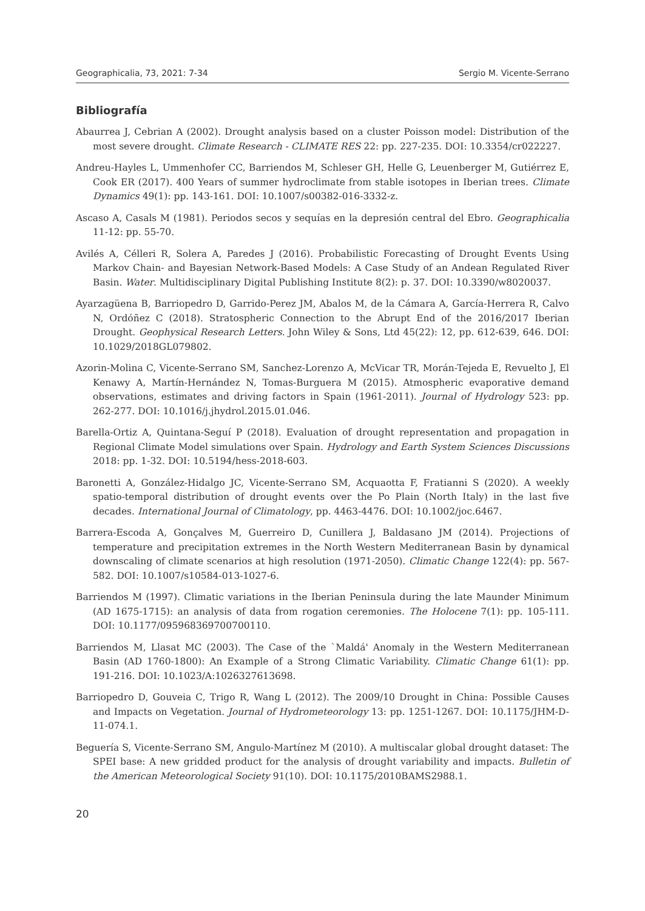Geographicalia, 73, 2021: 7-34 Sergio M. Vicente-Serrano
Bibliografía
Abaurrea J, Cebrian A (2002). Drought analysis based on a cluster Poisson model: Distribution of the most severe drought. Climate Research - CLIMATE RES 22: pp. 227-235. DOI: 10.3354/cr022227.
Andreu-Hayles L, Ummenhofer CC, Barriendos M, Schleser GH, Helle G, Leuenberger M, Gutiérrez E, Cook ER (2017). 400 Years of summer hydroclimate from stable isotopes in Iberian trees. Climate Dynamics 49(1): pp. 143-161. DOI: 10.1007/s00382-016-3332-z.
Ascaso A, Casals M (1981). Periodos secos y sequías en la depresión central del Ebro. Geographicalia 11-12: pp. 55-70.
Avilés A, Célleri R, Solera A, Paredes J (2016). Probabilistic Forecasting of Drought Events Using Markov Chain- and Bayesian Network-Based Models: A Case Study of an Andean Regulated River Basin. Water. Multidisciplinary Digital Publishing Institute 8(2): p. 37. DOI: 10.3390/w8020037.
Ayarzagüena B, Barriopedro D, Garrido-Perez JM, Abalos M, de la Cámara A, García-Herrera R, Calvo N, Ordóñez C (2018). Stratospheric Connection to the Abrupt End of the 2016/2017 Iberian Drought. Geophysical Research Letters. John Wiley & Sons, Ltd 45(22): 12, pp. 612-639, 646. DOI: 10.1029/2018GL079802.
Azorin-Molina C, Vicente-Serrano SM, Sanchez-Lorenzo A, McVicar TR, Morán-Tejeda E, Revuelto J, El Kenawy A, Martín-Hernández N, Tomas-Burguera M (2015). Atmospheric evaporative demand observations, estimates and driving factors in Spain (1961-2011). Journal of Hydrology 523: pp. 262-277. DOI: 10.1016/j.jhydrol.2015.01.046.
Barella-Ortiz A, Quintana-Seguí P (2018). Evaluation of drought representation and propagation in Regional Climate Model simulations over Spain. Hydrology and Earth System Sciences Discussions 2018: pp. 1-32. DOI: 10.5194/hess-2018-603.
Baronetti A, González-Hidalgo JC, Vicente-Serrano SM, Acquaotta F, Fratianni S (2020). A weekly spatio-temporal distribution of drought events over the Po Plain (North Italy) in the last five decades. International Journal of Climatology, pp. 4463-4476. DOI: 10.1002/joc.6467.
Barrera-Escoda A, Gonçalves M, Guerreiro D, Cunillera J, Baldasano JM (2014). Projections of temperature and precipitation extremes in the North Western Mediterranean Basin by dynamical downscaling of climate scenarios at high resolution (1971-2050). Climatic Change 122(4): pp. 567-582. DOI: 10.1007/s10584-013-1027-6.
Barriendos M (1997). Climatic variations in the Iberian Peninsula during the late Maunder Minimum (AD 1675-1715): an analysis of data from rogation ceremonies. The Holocene 7(1): pp. 105-111. DOI: 10.1177/095968369700700110.
Barriendos M, Llasat MC (2003). The Case of the `Maldá' Anomaly in the Western Mediterranean Basin (AD 1760-1800): An Example of a Strong Climatic Variability. Climatic Change 61(1): pp. 191-216. DOI: 10.1023/A:1026327613698.
Barriopedro D, Gouveia C, Trigo R, Wang L (2012). The 2009/10 Drought in China: Possible Causes and Impacts on Vegetation. Journal of Hydrometeorology 13: pp. 1251-1267. DOI: 10.1175/JHM-D-11-074.1.
Beguería S, Vicente-Serrano SM, Angulo-Martínez M (2010). A multiscalar global drought dataset: The SPEI base: A new gridded product for the analysis of drought variability and impacts. Bulletin of the American Meteorological Society 91(10). DOI: 10.1175/2010BAMS2988.1.
20